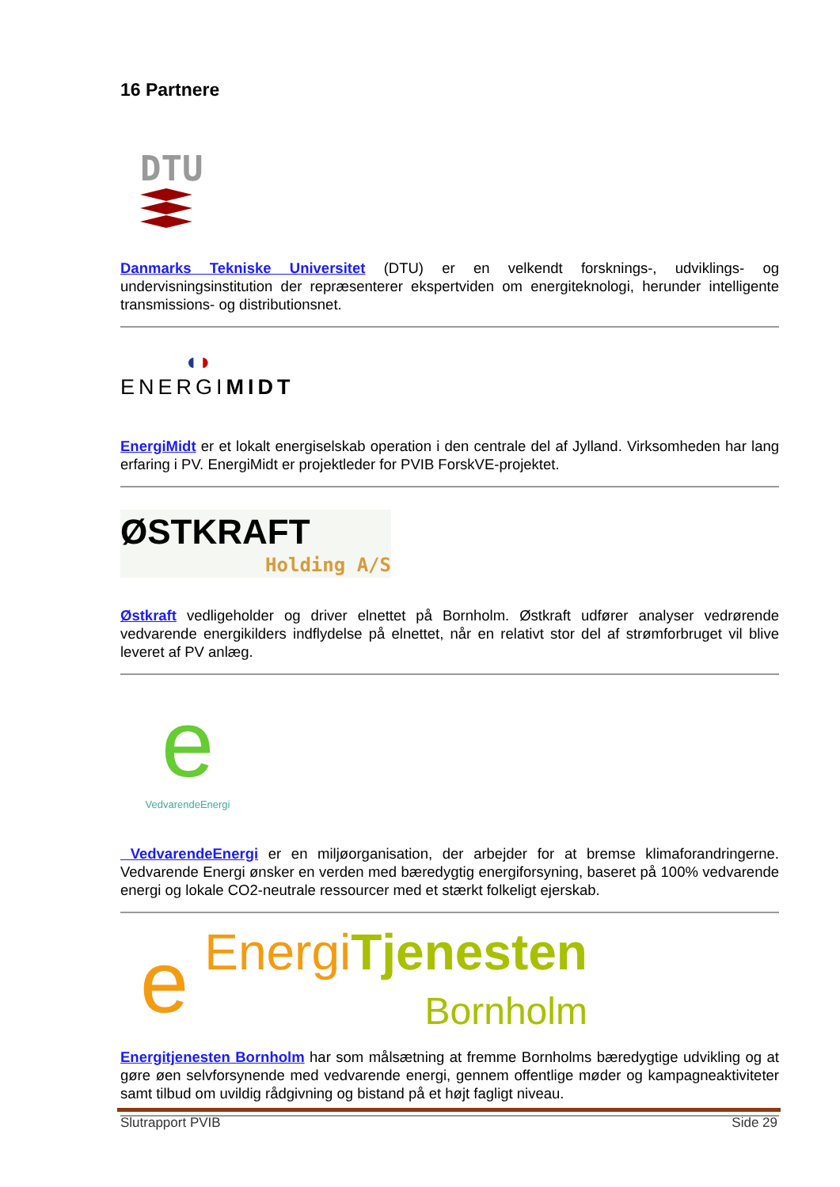16 Partnere
DTU
Danmarks Tekniske Universitet (DTU) er en velkendt forsknings-, udviklings- og undervisningsinstitution der repræsenterer ekspertviden om energiteknologi, herunder intelligente transmissions- og distributionsnet.
◖◗
ENERGIMIDT
EnergiMidt er et lokalt energiselskab operation i den centrale del af Jylland. Virksomheden har lang erfaring i PV. EnergiMidt er projektleder for PVIB ForskVE-projektet.
ØSTKRAFT
Holding A/S
Østkraft vedligeholder og driver elnettet på Bornholm. Østkraft udfører analyser vedrørende vedvarende energikilders indflydelse på elnettet, når en relativt stor del af strømforbruget vil blive leveret af PV anlæg.
e
VedvarendeEnergi
VedvarendeEnergi er en miljøorganisation, der arbejder for at bremse klimaforandringerne. Vedvarende Energi ønsker en verden med bæredygtig energiforsyning, baseret på 100% vedvarende energi og lokale CO2-neutrale ressourcer med et stærkt folkeligt ejerskab.
e
Energi Tjenesten
Bornholm
Energitjenesten Bornholm har som målsætning at fremme Bornholms bæredygtige udvikling og at gøre øen selvforsynende med vedvarende energi, gennem offentlige møder og kampagneaktiviteter samt tilbud om uvildig rådgivning og bistand på et højt fagligt niveau.
Slutrapport PVIB Side 29